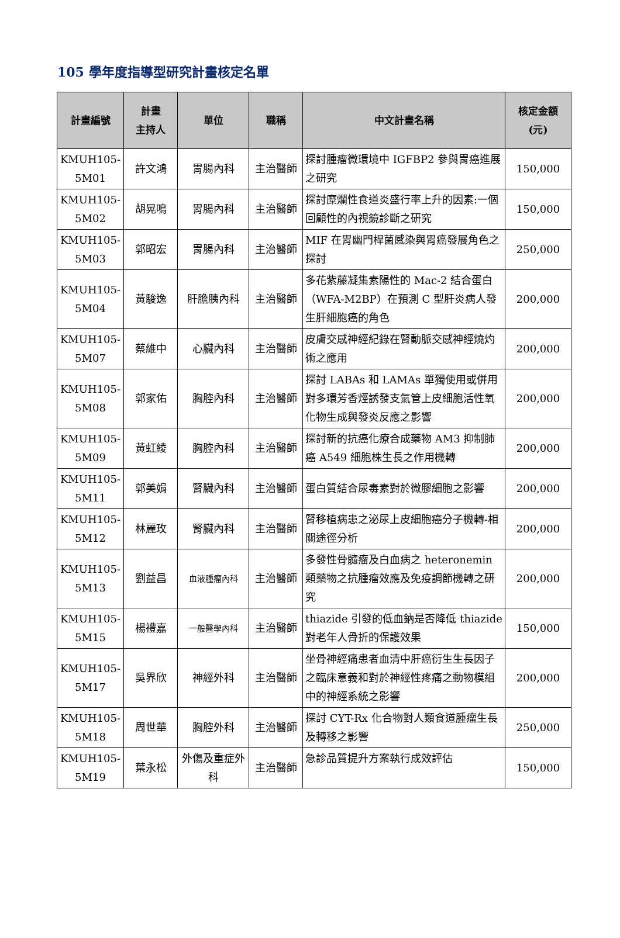105 學年度指導型研究計畫核定名單
| 計畫編號 | 計畫 主持人 | 單位 | 職稱 | 中文計畫名稱 | 核定金額 (元) |
| --- | --- | --- | --- | --- | --- |
| KMUH105-5M01 | 許文鴻 | 胃腸內科 | 主治醫師 | 探討腫瘤微環境中 IGFBP2 參與胃癌進展之研究 | 150,000 |
| KMUH105-5M02 | 胡晃鳴 | 胃腸內科 | 主治醫師 | 探討糜爛性食道炎盛行率上升的因素:一個回顧性的內視鏡診斷之研究 | 150,000 |
| KMUH105-5M03 | 郭昭宏 | 胃腸內科 | 主治醫師 | MIF 在胃幽門桿菌感染與胃癌發展角色之探討 | 250,000 |
| KMUH105-5M04 | 黃駿逸 | 肝膽胰內科 | 主治醫師 | 多花紫藤凝集素陽性的 Mac-2 結合蛋白（WFA-M2BP）在預測 C 型肝炎病人發生肝細胞癌的角色 | 200,000 |
| KMUH105-5M07 | 蔡維中 | 心臟內科 | 主治醫師 | 皮膚交感神經紀錄在腎動脈交感神經燒灼術之應用 | 200,000 |
| KMUH105-5M08 | 郭家佑 | 胸腔內科 | 主治醫師 | 探討 LABAs 和 LAMAs 單獨使用或併用對多環芳香烴誘發支氣管上皮細胞活性氧化物生成與發炎反應之影響 | 200,000 |
| KMUH105-5M09 | 黃虹綾 | 胸腔內科 | 主治醫師 | 探討新的抗癌化療合成藥物 AM3 抑制肺癌 A549 細胞株生長之作用機轉 | 200,000 |
| KMUH105-5M11 | 郭美娟 | 腎臟內科 | 主治醫師 | 蛋白質結合尿毒素對於微膠細胞之影響 | 200,000 |
| KMUH105-5M12 | 林麗玫 | 腎臟內科 | 主治醫師 | 腎移植病患之泌尿上皮細胞癌分子機轉-相關途徑分析 | 200,000 |
| KMUH105-5M13 | 劉益昌 | 血液腫瘤內科 | 主治醫師 | 多發性骨髓瘤及白血病之 heteronemin 類藥物之抗腫瘤效應及免疫調節機轉之研究 | 200,000 |
| KMUH105-5M15 | 楊禮嘉 | 一般醫學內科 | 主治醫師 | thiazide 引發的低血鈉是否降低 thiazide 對老年人骨折的保護效果 | 150,000 |
| KMUH105-5M17 | 吳界欣 | 神經外科 | 主治醫師 | 坐骨神經痛患者血清中肝癌衍生生長因子之臨床意義和對於神經性疼痛之動物模組中的神經系統之影響 | 200,000 |
| KMUH105-5M18 | 周世華 | 胸腔外科 | 主治醫師 | 探討 CYT-Rx 化合物對人類食道腫瘤生長及轉移之影響 | 250,000 |
| KMUH105-5M19 | 葉永松 | 外傷及重症外科 | 主治醫師 | 急診品質提升方案執行成效評估 | 150,000 |